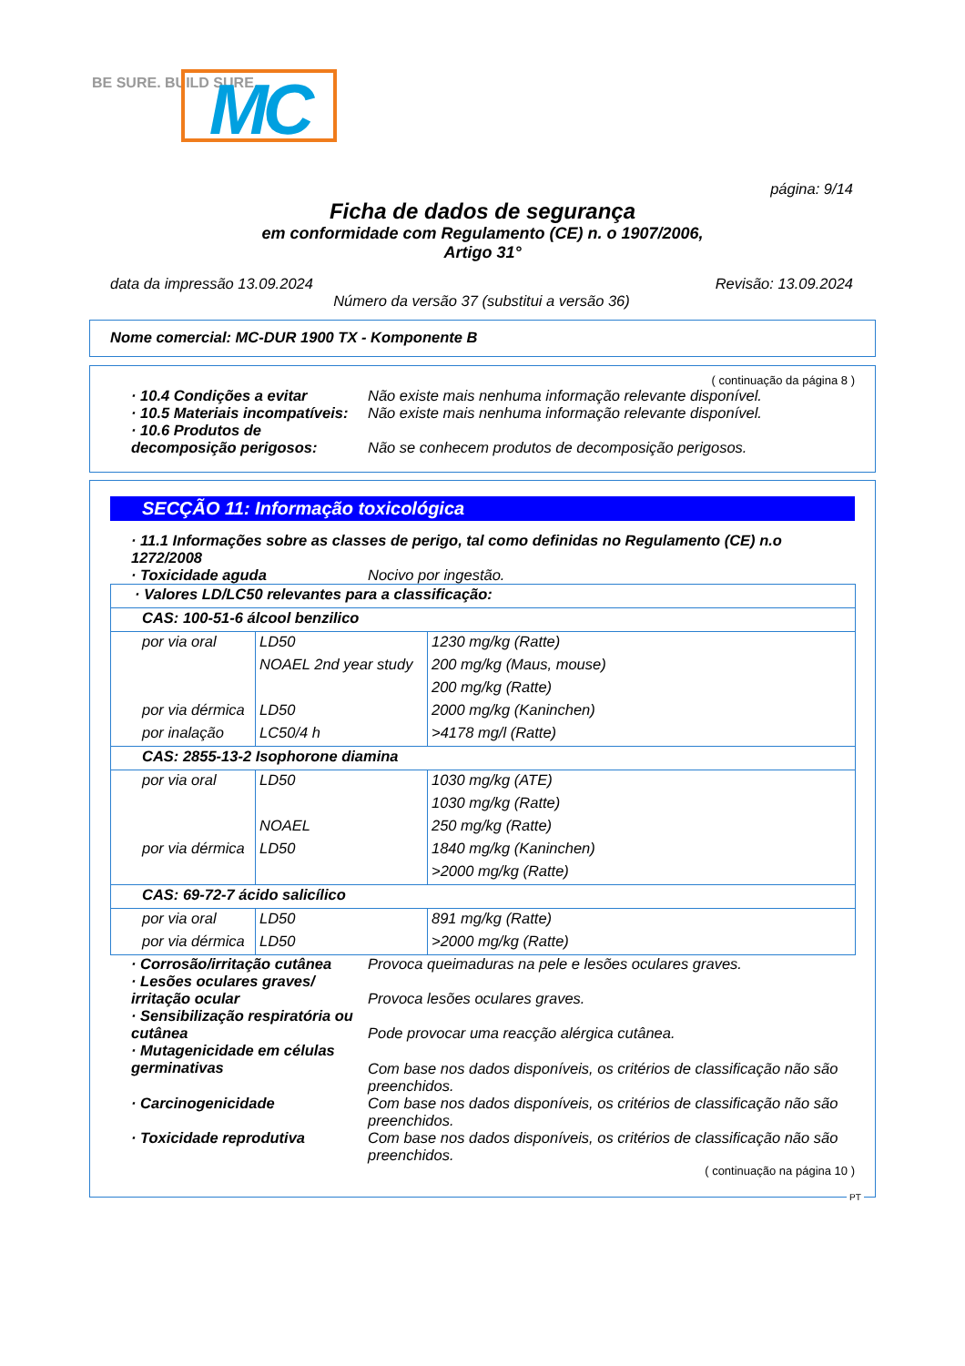MC
BE SURE. BUILD SURE.
página: 9/14
Ficha de dados de segurança
em conformidade com Regulamento (CE) n. o 1907/2006,
Artigo 31°
data da impressão 13.09.2024 Revisão: 13.09.2024
Número da versão 37 (substitui a versão 36)
Nome comercial: MC-DUR 1900 TX - Komponente B
( continuação da página 8 )
· 10.4 Condições a evitar Não existe mais nenhuma informação relevante disponível.
· 10.5 Materiais incompatíveis:
Não existe mais nenhuma informação relevante disponível.
· 10.6 Produtos de decomposição perigosos:
Não se conhecem produtos de decomposição perigosos.
SECÇÃO 11: Informação toxicológica
· 11.1 Informações sobre as classes de perigo, tal como definidas no Regulamento (CE) n.o 1272/2008
· Toxicidade aguda Nocivo por ingestão.
| · Valores LD/LC50 relevantes para a classificação: | | |
| CAS: 100-51-6 álcool benzilico | | |
| por via oral | LD50 | 1230 mg/kg (Ratte) |
| | NOAEL 2nd year study | 200 mg/kg (Maus, mouse) |
| | | 200 mg/kg (Ratte) |
| por via dérmica | LD50 | 2000 mg/kg (Kaninchen) |
| por inalação | LC50/4 h | >4178 mg/l (Ratte) |
| CAS: 2855-13-2 Isophorone diamina | | |
| por via oral | LD50 | 1030 mg/kg (ATE) |
| | | 1030 mg/kg (Ratte) |
| | NOAEL | 250 mg/kg (Ratte) |
| por via dérmica | LD50 | 1840 mg/kg (Kaninchen) |
| | | >2000 mg/kg (Ratte) |
| CAS: 69-72-7 ácido salicílico | | |
| por via oral | LD50 | 891 mg/kg (Ratte) |
| por via dérmica | LD50 | >2000 mg/kg (Ratte) |
· Corrosão/irritação cutânea
Provoca queimaduras na pele e lesões oculares graves.
· Lesões oculares graves/ irritação ocular
Provoca lesões oculares graves.
· Sensibilização respiratória ou cutânea
Pode provocar uma reacção alérgica cutânea.
· Mutagenicidade em células germinativas
Com base nos dados disponíveis, os critérios de classificação não são preenchidos.
· Carcinogenicidade Com base nos dados disponíveis, os critérios de classificação não são preenchidos.
· Toxicidade reprodutiva Com base nos dados disponíveis, os critérios de classificação não são preenchidos.
( continuação na página 10 )
PT